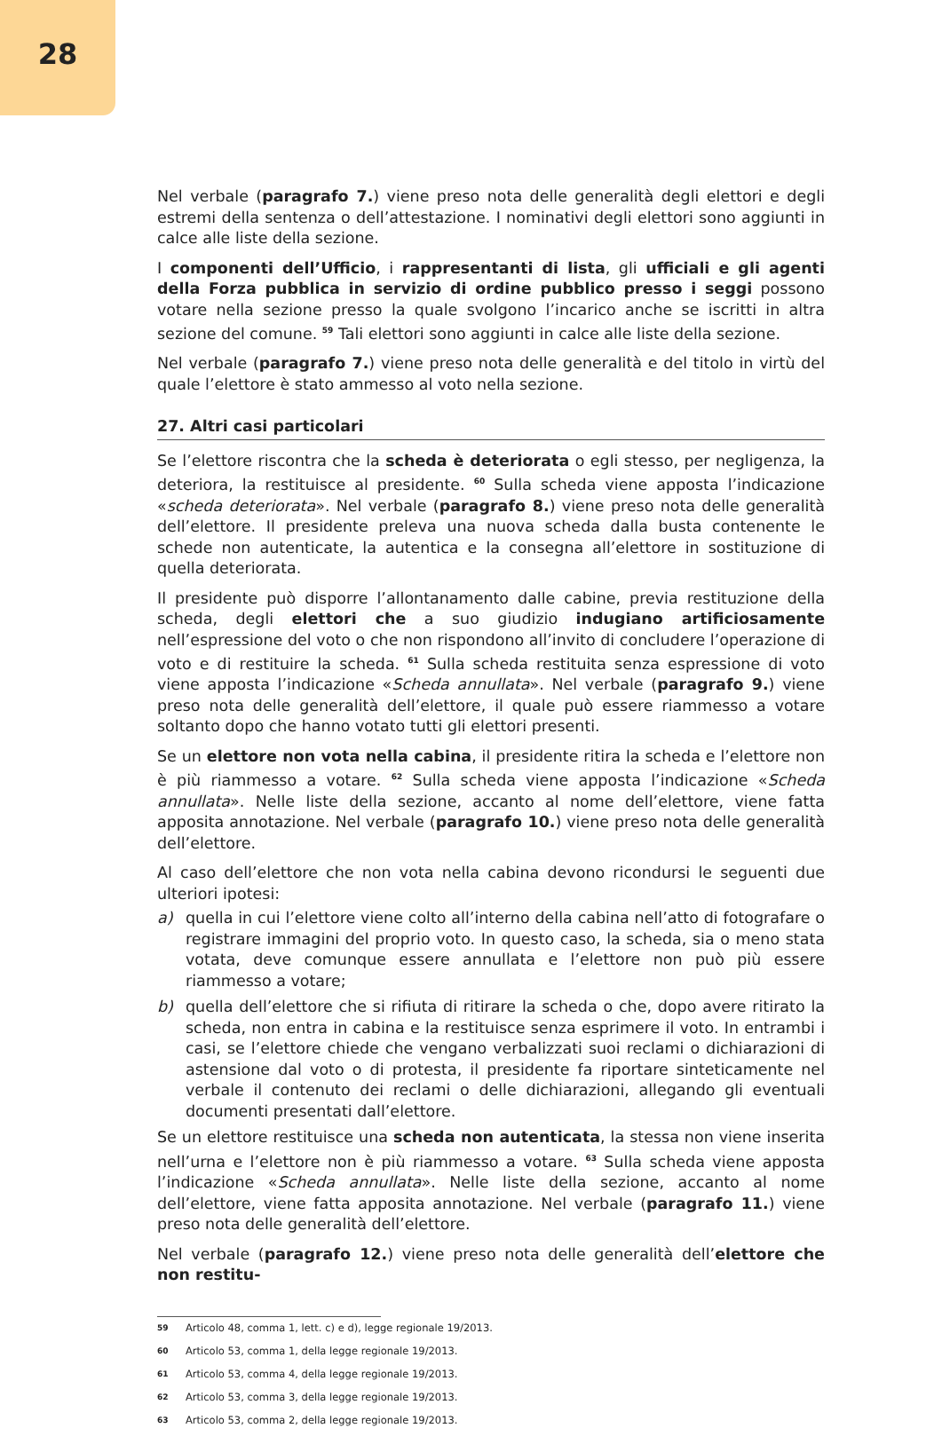28
Nel verbale (paragrafo 7.) viene preso nota delle generalità degli elettori e degli estremi della sentenza o dell’attestazione. I nominativi degli elettori sono aggiunti in calce alle liste della sezione.
I componenti dell’Ufficio, i rappresentanti di lista, gli ufficiali e gli agenti della Forza pubblica in servizio di ordine pubblico presso i seggi possono votare nella sezione presso la quale svolgono l’incarico anche se iscritti in altra sezione del comune. <sup>59</sup> Tali elettori sono aggiunti in calce alle liste della sezione.
Nel verbale (paragrafo 7.) viene preso nota delle generalità e del titolo in virtù del quale l’elettore è stato ammesso al voto nella sezione.
27. Altri casi particolari
Se l’elettore riscontra che la scheda è deteriorata o egli stesso, per negligenza, la deteriora, la restituisce al presidente. <sup>60</sup> Sulla scheda viene apposta l’indicazione «scheda deteriorata». Nel verbale (paragrafo 8.) viene preso nota delle generalità dell’elettore. Il presidente preleva una nuova scheda dalla busta contenente le schede non autenticate, la autentica e la consegna all’elettore in sostituzione di quella deteriorata.
Il presidente può disporre l’allontanamento dalle cabine, previa restituzione della scheda, degli elettori che a suo giudizio indugiano artificiosamente nell’espressione del voto o che non rispondono all’invito di concludere l’operazione di voto e di restituire la scheda. <sup>61</sup> Sulla scheda restituita senza espressione di voto viene apposta l’indicazione «Scheda annullata». Nel verbale (paragrafo 9.) viene preso nota delle generalità dell’elettore, il quale può essere riammesso a votare soltanto dopo che hanno votato tutti gli elettori presenti.
Se un elettore non vota nella cabina, il presidente ritira la scheda e l’elettore non è più riammesso a votare. <sup>62</sup> Sulla scheda viene apposta l’indicazione «Scheda annullata». Nelle liste della sezione, accanto al nome dell’elettore, viene fatta apposita annotazione. Nel verbale (paragrafo 10.) viene preso nota delle generalità dell’elettore.
Al caso dell’elettore che non vota nella cabina devono ricondursi le seguenti due ulteriori ipotesi:
a) quella in cui l’elettore viene colto all’interno della cabina nell’atto di fotografare o registrare immagini del proprio voto. In questo caso, la scheda, sia o meno stata votata, deve comunque essere annullata e l’elettore non può più essere riammesso a votare;
b) quella dell’elettore che si rifiuta di ritirare la scheda o che, dopo avere ritirato la scheda, non entra in cabina e la restituisce senza esprimere il voto. In entrambi i casi, se l’elettore chiede che vengano verbalizzati suoi reclami o dichiarazioni di astensione dal voto o di protesta, il presidente fa riportare sinteticamente nel verbale il contenuto dei reclami o delle dichiarazioni, allegando gli eventuali documenti presentati dall’elettore.
Se un elettore restituisce una scheda non autenticata, la stessa non viene inserita nell’urna e l’elettore non è più riammesso a votare. <sup>63</sup> Sulla scheda viene apposta l’indicazione «Scheda annullata». Nelle liste della sezione, accanto al nome dell’elettore, viene fatta apposita annotazione. Nel verbale (paragrafo 11.) viene preso nota delle generalità dell’elettore.
Nel verbale (paragrafo 12.) viene preso nota delle generalità dell’elettore che non restitu-
<sup>59</sup> Articolo 48, comma 1, lett. c) e d), legge regionale 19/2013.
<sup>60</sup> Articolo 53, comma 1, della legge regionale 19/2013.
<sup>61</sup> Articolo 53, comma 4, della legge regionale 19/2013.
<sup>62</sup> Articolo 53, comma 3, della legge regionale 19/2013.
<sup>63</sup> Articolo 53, comma 2, della legge regionale 19/2013.